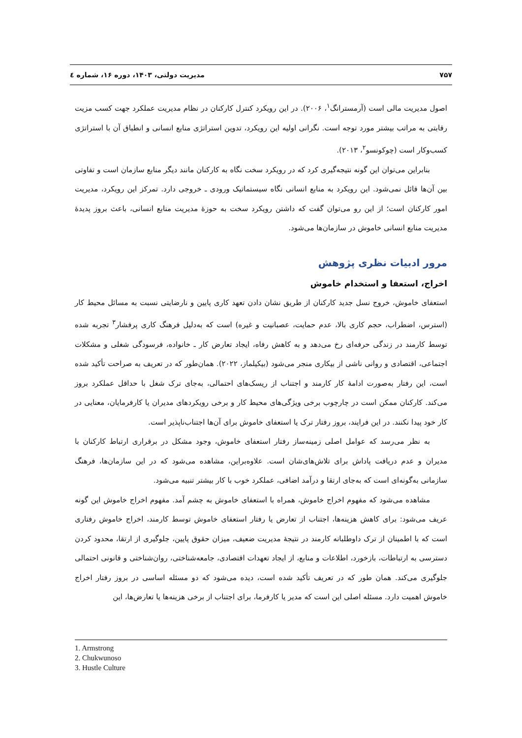۷۵۷ مدیریت دولتی، ۱۴۰۳، دوره ۱۶، شماره ٤
اصول مدیریت مالی است (آرمسترانگ<sup>۱</sup>، ۲۰۰۶). در این رویکرد کنترل کارکنان در نظام مدیریت عملکرد جهت کسب مزیت رقابتی به مراتب بیشتر مورد توجه است. نگرانی اولیه این رویکرد، تدوین استراتژی منابع انسانی و انطباق آن با استراتژی کسب‌وکار است (چوکونسو<sup>۲</sup>، ۲۰۱۳).
بنابراین می‌توان این گونه نتیجه‌گیری کرد که در رویکرد سخت نگاه به کارکنان مانند دیگر منابع سازمان است و تفاوتی بین آن‌ها قائل نمی‌شود. این رویکرد به منابع انسانی نگاه سیستماتیک ورودی ـ خروجی دارد. تمرکز این رویکرد، مدیریت امور کارکنان است؛ از این رو می‌توان گفت که داشتن رویکرد سخت به حوزهٔ مدیریت منابع انسانی، باعث بروز پدیدهٔ مدیریت منابع انسانی خاموش در سازمان‌ها می‌شود.
مرور ادبیات نظری پژوهش
اخراج، استعفا و استخدام خاموش
استعفای خاموش، خروج نسل جدید کارکنان از طریق نشان دادن تعهد کاری پایین و نارضایتی نسبت به مسائل محیط کار (استرس، اضطراب، حجم کاری بالا، عدم حمایت، عصبانیت و غیره) است که به‌دلیل فرهنگ کاری پرفشار<sup>۳</sup> تجربه شده توسط کارمند در زندگی حرفه‌ای رخ می‌دهد و به کاهش رفاه، ایجاد تعارض کار ـ خانواده، فرسودگی شغلی و مشکلات اجتماعی، اقتصادی و روانی ناشی از بیکاری منجر می‌شود (بیکیلماز، ۲۰۲۲). همان‌طور که در تعریف به صراحت تأکید شده است، این رفتار به‌صورت ادامهٔ کار کارمند و اجتناب از ریسک‌های احتمالی، به‌جای ترک شغل با حداقل عملکرد بروز می‌کند. کارکنان ممکن است در چارچوب برخی ویژگی‌های محیط کار و برخی رویکردهای مدیران یا کارفرمایان، معنایی در کار خود پیدا نکنند. در این فرایند، بروز رفتار ترک یا استعفای خاموش برای آن‌ها اجتناب‌ناپذیر است.
به نظر می‌رسد که عوامل اصلی زمینه‌ساز رفتار استعفای خاموش، وجود مشکل در برقراری ارتباط کارکنان با مدیران و عدم دریافت پاداش برای تلاش‌های‌شان است. علاوه‌براین، مشاهده می‌شود که در این سازمان‌ها، فرهنگ سازمانی به‌گونه‌ای است که به‌جای ارتقا و درآمد اضافی، عملکرد خوب با کار بیشتر تنبیه می‌شود.
مشاهده می‌شود که مفهوم اخراج خاموش، همراه با استعفای خاموش به چشم آمد. مفهوم اخراج خاموش این گونه عریف می‌شود: برای کاهش هزینه‌ها، اجتناب از تعارض یا رفتار استعفای خاموش توسط کارمند، اخراج خاموش رفتاری است که با اطمینان از ترک داوطلبانه کارمند در نتیجهٔ مدیریت ضعیف، میزان حقوق پایین، جلوگیری از ارتقا، محدود کردن دسترسی به ارتباطات، بازخورد، اطلاعات و منابع، از ایجاد تعهدات اقتصادی، جامعه‌شناختی، روان‌شناختی و قانونی احتمالی جلوگیری می‌کند. همان طور که در تعریف تأکید شده است، دیده می‌شود که دو مسئله اساسی در بروز رفتار اخراج خاموش اهمیت دارد. مسئله اصلی این است که مدیر یا کارفرما، برای اجتناب از برخی هزینه‌ها یا تعارض‌ها، این
1. Armstrong
2. Chukwunoso
3. Hustle Culture